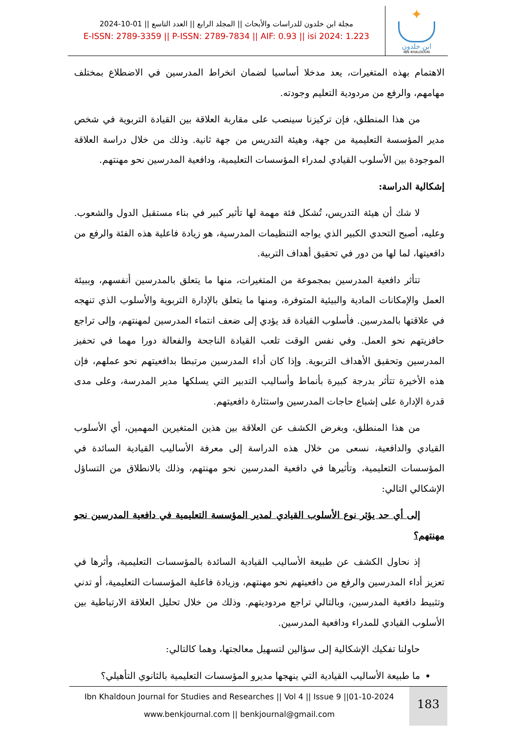مجلة ابن خلدون للدراسات والأبحاث || المجلد الرابع || العدد التاسع || 01-10-2024
E-ISSN: 2789-3359 || P-ISSN: 2789-7834 || AIF: 0.93 || isi 2024: 1.223
✦
ابن خلدون
IBN KHALDOUN
الاهتمام بهذه المتغيرات، يعد مدخلا أساسيا لضمان انخراط المدرسين في الاضطلاع بمختلف مهامهم، والرفع من مردودية التعليم وجودته.
من هذا المنطلق، فإن تركيزنا سينصب على مقاربة العلاقة بين القيادة التربوية في شخص مدير المؤسسة التعليمية من جهة، وهيئة التدريس من جهة ثانية. وذلك من خلال دراسة العلاقة الموجودة بين الأسلوب القيادي لمدراء المؤسسات التعليمية، ودافعية المدرسين نحو مهنتهم.
إشكالية الدراسة:
لا شك أن هيئة التدريس، تُشكل فئة مهمة لها تأثير كبير في بناء مستقبل الدول والشعوب. وعليه، أصبح التحدي الكبير الذي يواجه التنظيمات المدرسية، هو زيادة فاعلية هذه الفئة والرفع من دافعيتها، لما لها من دور في تحقيق أهداف التربية.
تتأثر دافعية المدرسين بمجموعة من المتغيرات، منها ما يتعلق بالمدرسين أنفسهم، وببيئة العمل والإمكانات المادية والبيئية المتوفرة، ومنها ما يتعلق بالإدارة التربوية والأسلوب الذي تنهجه في علاقتها بالمدرسين. فأسلوب القيادة قد يؤدي إلى ضعف انتماء المدرسين لمهنتهم، وإلى تراجع حافزيتهم نحو العمل. وفي نفس الوقت تلعب القيادة الناجحة والفعالة دورا مهما في تحفيز المدرسين وتحقيق الأهداف التربوية. وإذا كان أداء المدرسين مرتبطا بدافعيتهم نحو عملهم، فإن هذه الأخيرة تتأثر بدرجة كبيرة بأنماط وأساليب التدبير التي يسلكها مدير المدرسة، وعلى مدى قدرة الإدارة على إشباع حاجات المدرسين واستثارة دافعيتهم.
من هذا المنطلق، وبغرض الكشف عن العلاقة بين هذين المتغيرين المهمين، أي الأسلوب القيادي والدافعية، نسعى من خلال هذه الدراسة إلى معرفة الأساليب القيادية السائدة في المؤسسات التعليمية، وتأثيرها في دافعية المدرسين نحو مهنتهم، وذلك بالانطلاق من التساؤل الإشكالي التالي:
إلى أي حد يؤثر نوع الأسلوب القيادي لمدير المؤسسة التعليمية في دافعية المدرسين نحو مهنتهم؟
إذ نحاول الكشف عن طبيعة الأساليب القيادية السائدة بالمؤسسات التعليمية، وأثرها في تعزيز أداء المدرسين والرفع من دافعيتهم نحو مهنتهم، وزيادة فاعلية المؤسسات التعليمية، أو تدني وتثبيط دافعية المدرسين، وبالتالي تراجع مردوديتهم. وذلك من خلال تحليل العلاقة الارتباطية بين الأسلوب القيادي للمدراء ودافعية المدرسين.
حاولنا تفكيك الإشكالية إلى سؤالين لتسهيل معالجتها، وهما كالتالي:
ما طبيعة الأساليب القيادية التي ينهجها مديرو المؤسسات التعليمية بالثانوي التأهيلي؟
Ibn Khaldoun Journal for Studies and Researches || Vol 4 || Issue 9 ||01-10-2024
www.benkjournal.com || benkjournal@gmail.com
183